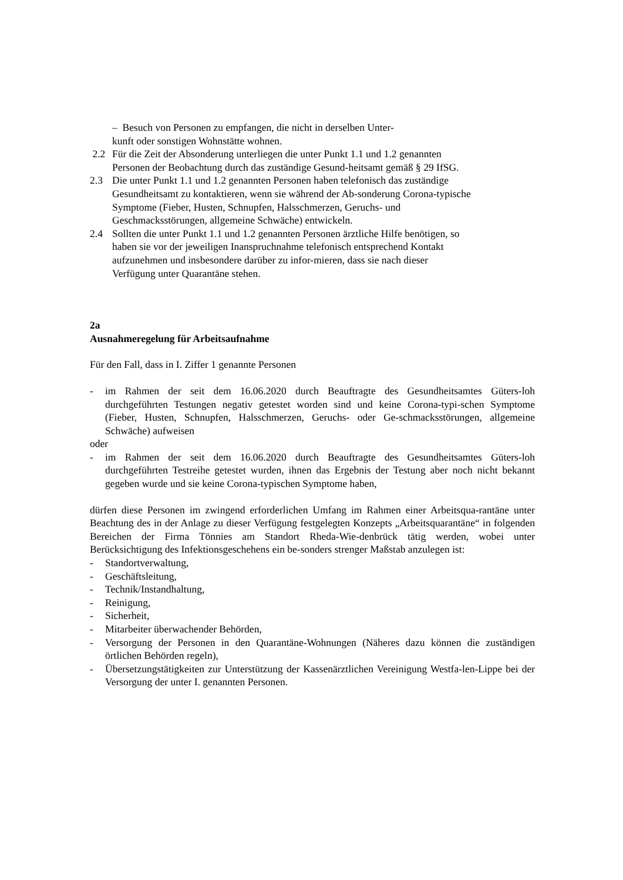– Besuch von Personen zu empfangen, die nicht in derselben Unter-
kunft oder sonstigen Wohnstätte wohnen.
2.2 Für die Zeit der Absonderung unterliegen die unter Punkt 1.1 und 1.2 genannten Personen der Beobachtung durch das zuständige Gesund-heitsamt gemäß § 29 IfSG.
2.3 Die unter Punkt 1.1 und 1.2 genannten Personen haben telefonisch das zuständige Gesundheitsamt zu kontaktieren, wenn sie während der Ab-sonderung Corona-typische Symptome (Fieber, Husten, Schnupfen, Halsschmerzen, Geruchs- und Geschmacksstörungen, allgemeine Schwäche) entwickeln.
2.4 Sollten die unter Punkt 1.1 und 1.2 genannten Personen ärztliche Hilfe benötigen, so haben sie vor der jeweiligen Inanspruchnahme telefonisch entsprechend Kontakt aufzunehmen und insbesondere darüber zu infor-mieren, dass sie nach dieser Verfügung unter Quarantäne stehen.
2a
Ausnahmeregelung für Arbeitsaufnahme
Für den Fall, dass in I. Ziffer 1 genannte Personen
- im Rahmen der seit dem 16.06.2020 durch Beauftragte des Gesundheitsamtes Güters-loh durchgeführten Testungen negativ getestet worden sind und keine Corona-typi-schen Symptome (Fieber, Husten, Schnupfen, Halsschmerzen, Geruchs- oder Ge-schmacksstörungen, allgemeine Schwäche) aufweisen
oder
- im Rahmen der seit dem 16.06.2020 durch Beauftragte des Gesundheitsamtes Güters-loh durchgeführten Testreihe getestet wurden, ihnen das Ergebnis der Testung aber noch nicht bekannt gegeben wurde und sie keine Corona-typischen Symptome haben,
dürfen diese Personen im zwingend erforderlichen Umfang im Rahmen einer Arbeitsqua-rantäne unter Beachtung des in der Anlage zu dieser Verfügung festgelegten Konzepts „Arbeitsquarantäne“ in folgenden Bereichen der Firma Tönnies am Standort Rheda-Wie-denbrück tätig werden, wobei unter Berücksichtigung des Infektionsgeschehens ein be-sonders strenger Maßstab anzulegen ist:
- Standortverwaltung,
- Geschäftsleitung,
- Technik/Instandhaltung,
- Reinigung,
- Sicherheit,
- Mitarbeiter überwachender Behörden,
- Versorgung der Personen in den Quarantäne-Wohnungen (Näheres dazu können die zuständigen örtlichen Behörden regeln),
- Übersetzungstätigkeiten zur Unterstützung der Kassenärztlichen Vereinigung Westfa-len-Lippe bei der Versorgung der unter I. genannten Personen.